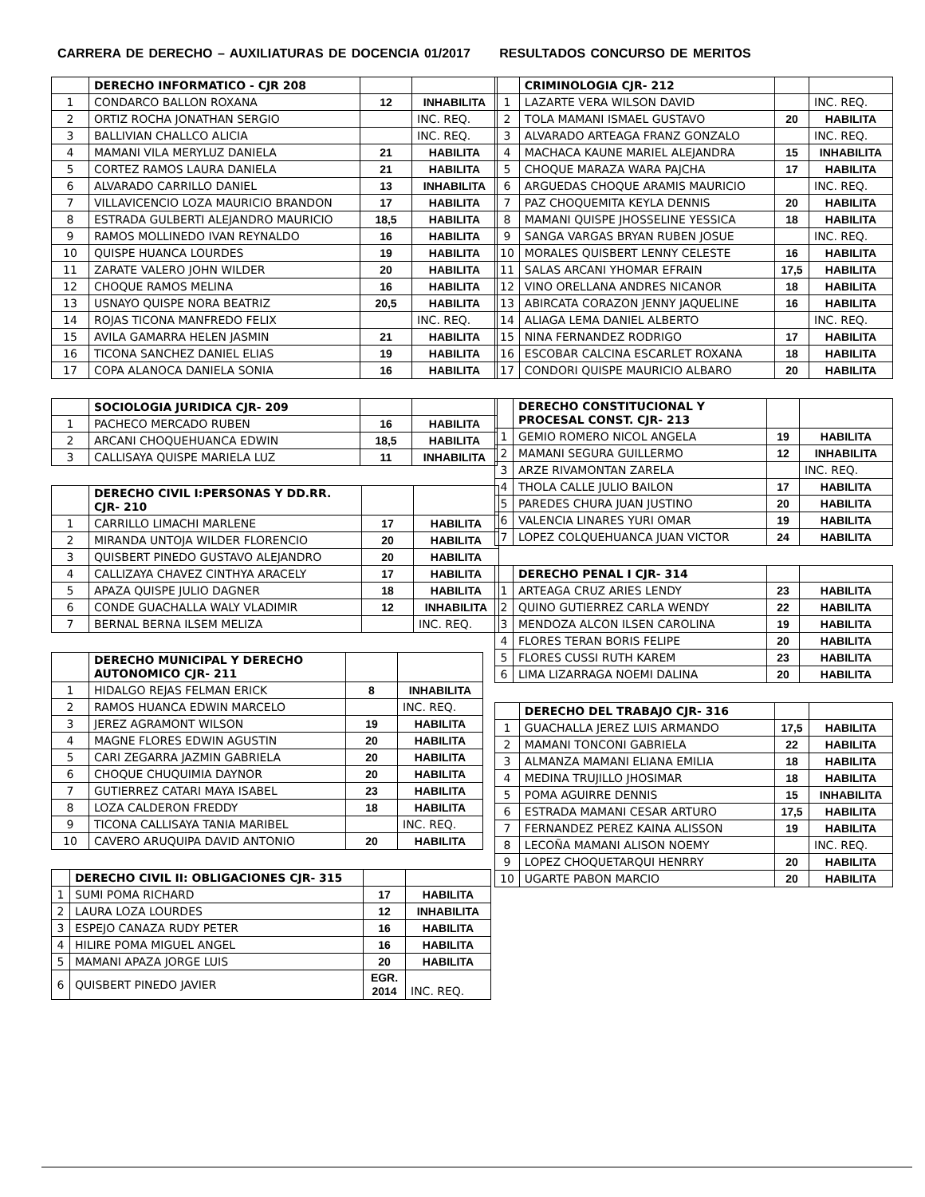CARRERA DE DERECHO – AUXILIATURAS DE DOCENCIA 01/2017 RESULTADOS CONCURSO DE MERITOS
| | DERECHO INFORMATICO - CJR 208 | | |
| 1 | CONDARCO BALLON ROXANA | 12 | INHABILITA |
| 2 | ORTIZ ROCHA JONATHAN SERGIO | | INC. REQ. |
| 3 | BALLIVIAN CHALLCO ALICIA | | INC. REQ. |
| 4 | MAMANI VILA MERYLUZ DANIELA | 21 | HABILITA |
| 5 | CORTEZ RAMOS LAURA DANIELA | 21 | HABILITA |
| 6 | ALVARADO CARRILLO DANIEL | 13 | INHABILITA |
| 7 | VILLAVICENCIO LOZA MAURICIO BRANDON | 17 | HABILITA |
| 8 | ESTRADA GULBERTI ALEJANDRO MAURICIO | 18,5 | HABILITA |
| 9 | RAMOS MOLLINEDO IVAN REYNALDO | 16 | HABILITA |
| 10 | QUISPE HUANCA LOURDES | 19 | HABILITA |
| 11 | ZARATE VALERO JOHN WILDER | 20 | HABILITA |
| 12 | CHOQUE RAMOS MELINA | 16 | HABILITA |
| 13 | USNAYO QUISPE NORA BEATRIZ | 20,5 | HABILITA |
| 14 | ROJAS TICONA MANFREDO FELIX | | INC. REQ. |
| 15 | AVILA GAMARRA HELEN JASMIN | 21 | HABILITA |
| 16 | TICONA SANCHEZ DANIEL ELIAS | 19 | HABILITA |
| 17 | COPA ALANOCA DANIELA SONIA | 16 | HABILITA |
| | SOCIOLOGIA JURIDICA CJR- 209 | | |
| 1 | PACHECO MERCADO RUBEN | 16 | HABILITA |
| 2 | ARCANI CHOQUEHUANCA EDWIN | 18,5 | HABILITA |
| 3 | CALLISAYA QUISPE MARIELA LUZ | 11 | INHABILITA |
| | DERECHO CIVIL I:PERSONAS Y DD.RR. CJR- 210 | | |
| 1 | CARRILLO LIMACHI MARLENE | 17 | HABILITA |
| 2 | MIRANDA UNTOJA WILDER FLORENCIO | 20 | HABILITA |
| 3 | QUISBERT PINEDO GUSTAVO ALEJANDRO | 20 | HABILITA |
| 4 | CALLIZAYA CHAVEZ CINTHYA ARACELY | 17 | HABILITA |
| 5 | APAZA QUISPE JULIO DAGNER | 18 | HABILITA |
| 6 | CONDE GUACHALLA WALY VLADIMIR | 12 | INHABILITA |
| 7 | BERNAL BERNA ILSEM MELIZA | | INC. REQ. |
| | DERECHO MUNICIPAL Y DERECHO AUTONOMICO CJR- 211 | | |
| 1 | HIDALGO REJAS FELMAN ERICK | 8 | INHABILITA |
| 2 | RAMOS HUANCA EDWIN MARCELO | | INC. REQ. |
| 3 | JEREZ AGRAMONT WILSON | 19 | HABILITA |
| 4 | MAGNE FLORES EDWIN AGUSTIN | 20 | HABILITA |
| 5 | CARI ZEGARRA JAZMIN GABRIELA | 20 | HABILITA |
| 6 | CHOQUE CHUQUIMIA DAYNOR | 20 | HABILITA |
| 7 | GUTIERREZ CATARI MAYA ISABEL | 23 | HABILITA |
| 8 | LOZA CALDERON FREDDY | 18 | HABILITA |
| 9 | TICONA CALLISAYA TANIA MARIBEL | | INC. REQ. |
| 10 | CAVERO ARUQUIPA DAVID ANTONIO | 20 | HABILITA |
| | DERECHO CIVIL II: OBLIGACIONES CJR- 315 | | |
| 1 | SUMI POMA RICHARD | 17 | HABILITA |
| 2 | LAURA LOZA LOURDES | 12 | INHABILITA |
| 3 | ESPEJO CANAZA RUDY PETER | 16 | HABILITA |
| 4 | HILIRE POMA MIGUEL ANGEL | 16 | HABILITA |
| 5 | MAMANI APAZA JORGE LUIS | 20 | HABILITA |
| 6 | QUISBERT PINEDO JAVIER | EGR. 2014 | INC. REQ. |
| | CRIMINOLOGIA CJR- 212 | | |
| 1 | LAZARTE VERA WILSON DAVID | | INC. REQ. |
| 2 | TOLA MAMANI ISMAEL GUSTAVO | 20 | HABILITA |
| 3 | ALVARADO ARTEAGA FRANZ GONZALO | | INC. REQ. |
| 4 | MACHACA KAUNE MARIEL ALEJANDRA | 15 | INHABILITA |
| 5 | CHOQUE MARAZA WARA PAJCHA | 17 | HABILITA |
| 6 | ARGUEDAS CHOQUE ARAMIS MAURICIO | | INC. REQ. |
| 7 | PAZ CHOQUEMITA KEYLA DENNIS | 20 | HABILITA |
| 8 | MAMANI QUISPE JHOSSELINE YESSICA | 18 | HABILITA |
| 9 | SANGA VARGAS BRYAN RUBEN JOSUE | | INC. REQ. |
| 10 | MORALES QUISBERT LENNY CELESTE | 16 | HABILITA |
| 11 | SALAS ARCANI YHOMAR EFRAIN | 17,5 | HABILITA |
| 12 | VINO ORELLANA ANDRES NICANOR | 18 | HABILITA |
| 13 | ABIRCATA CORAZON JENNY JAQUELINE | 16 | HABILITA |
| 14 | ALIAGA LEMA DANIEL ALBERTO | | INC. REQ. |
| 15 | NINA FERNANDEZ RODRIGO | 17 | HABILITA |
| 16 | ESCOBAR CALCINA ESCARLET ROXANA | 18 | HABILITA |
| 17 | CONDORI QUISPE MAURICIO ALBARO | 20 | HABILITA |
| | DERECHO CONSTITUCIONAL Y PROCESAL CONST. CJR- 213 | | |
| 1 | GEMIO ROMERO NICOL ANGELA | 19 | HABILITA |
| 2 | MAMANI SEGURA GUILLERMO | 12 | INHABILITA |
| 3 | ARZE RIVAMONTAN ZARELA | | INC. REQ. |
| 4 | THOLA CALLE JULIO BAILON | 17 | HABILITA |
| 5 | PAREDES CHURA JUAN JUSTINO | 20 | HABILITA |
| 6 | VALENCIA LINARES YURI OMAR | 19 | HABILITA |
| 7 | LOPEZ COLQUEHUANCA JUAN VICTOR | 24 | HABILITA |
| | DERECHO PENAL I CJR- 314 | | |
| 1 | ARTEAGA CRUZ ARIES LENDY | 23 | HABILITA |
| 2 | QUINO GUTIERREZ CARLA WENDY | 22 | HABILITA |
| 3 | MENDOZA ALCON ILSEN CAROLINA | 19 | HABILITA |
| 4 | FLORES TERAN BORIS FELIPE | 20 | HABILITA |
| 5 | FLORES CUSSI RUTH KAREM | 23 | HABILITA |
| 6 | LIMA LIZARRAGA NOEMI DALINA | 20 | HABILITA |
| | DERECHO DEL TRABAJO CJR- 316 | | |
| 1 | GUACHALLA JEREZ LUIS ARMANDO | 17,5 | HABILITA |
| 2 | MAMANI TONCONI GABRIELA | 22 | HABILITA |
| 3 | ALMANZA MAMANI ELIANA EMILIA | 18 | HABILITA |
| 4 | MEDINA TRUJILLO JHOSIMAR | 18 | HABILITA |
| 5 | POMA AGUIRRE DENNIS | 15 | INHABILITA |
| 6 | ESTRADA MAMANI CESAR ARTURO | 17,5 | HABILITA |
| 7 | FERNANDEZ PEREZ KAINA ALISSON | 19 | HABILITA |
| 8 | LECOÑA MAMANI ALISON NOEMY | | INC. REQ. |
| 9 | LOPEZ CHOQUETARQUI HENRRY | 20 | HABILITA |
| 10 | UGARTE PABON MARCIO | 20 | HABILITA |